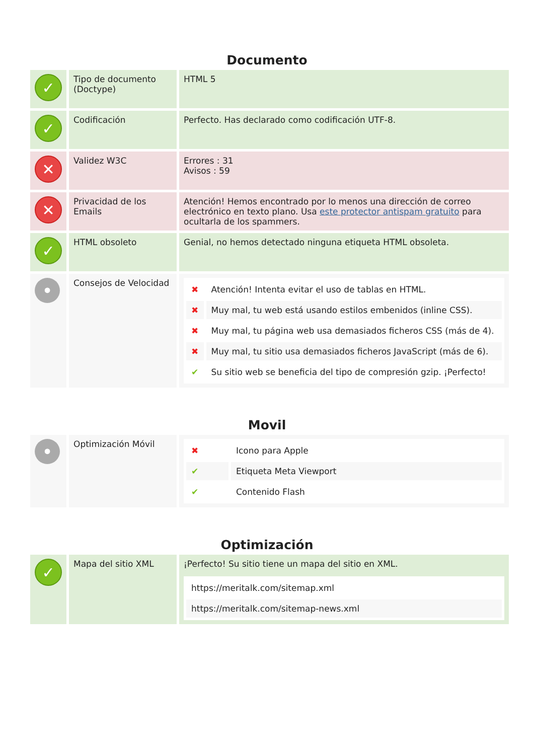Documento
| ✓ | Tipo de documento (Doctype) | HTML 5 |
| ✓ | Codificación | Perfecto. Has declarado como codificación UTF-8. |
| ✕ | Validez W3C | Errores : 31 Avisos : 59 |
| ✕ | Privacidad de los Emails | Atención! Hemos encontrado por lo menos una dirección de correo electrónico en texto plano. Usa este protector antispam gratuito para ocultarla de los spammers. |
| ✓ | HTML obsoleto | Genial, no hemos detectado ninguna etiqueta HTML obsoleta. |
| • | Consejos de Velocidad | / ✖ / Atención! Intenta evitar el uso de tablas en HTML. / / ✖ / Muy mal, tu web está usando estilos embenidos (inline CSS). / / ✖ / Muy mal, tu página web usa demasiados ficheros CSS (más de 4). / / ✖ / Muy mal, tu sitio usa demasiados ficheros JavaScript (más de 6). / / ✔ / Su sitio web se beneficia del tipo de compresión gzip. ¡Perfecto! / |
Movil
| • | Optimización Móvil | / ✖ / Icono para Apple / / ✔ / Etiqueta Meta Viewport / / ✔ / Contenido Flash / |
Optimización
| ✓ | Mapa del sitio XML | ¡Perfecto! Su sitio tiene un mapa del sitio en XML. / https://meritalk.com/sitemap.xml / / https://meritalk.com/sitemap-news.xml / |